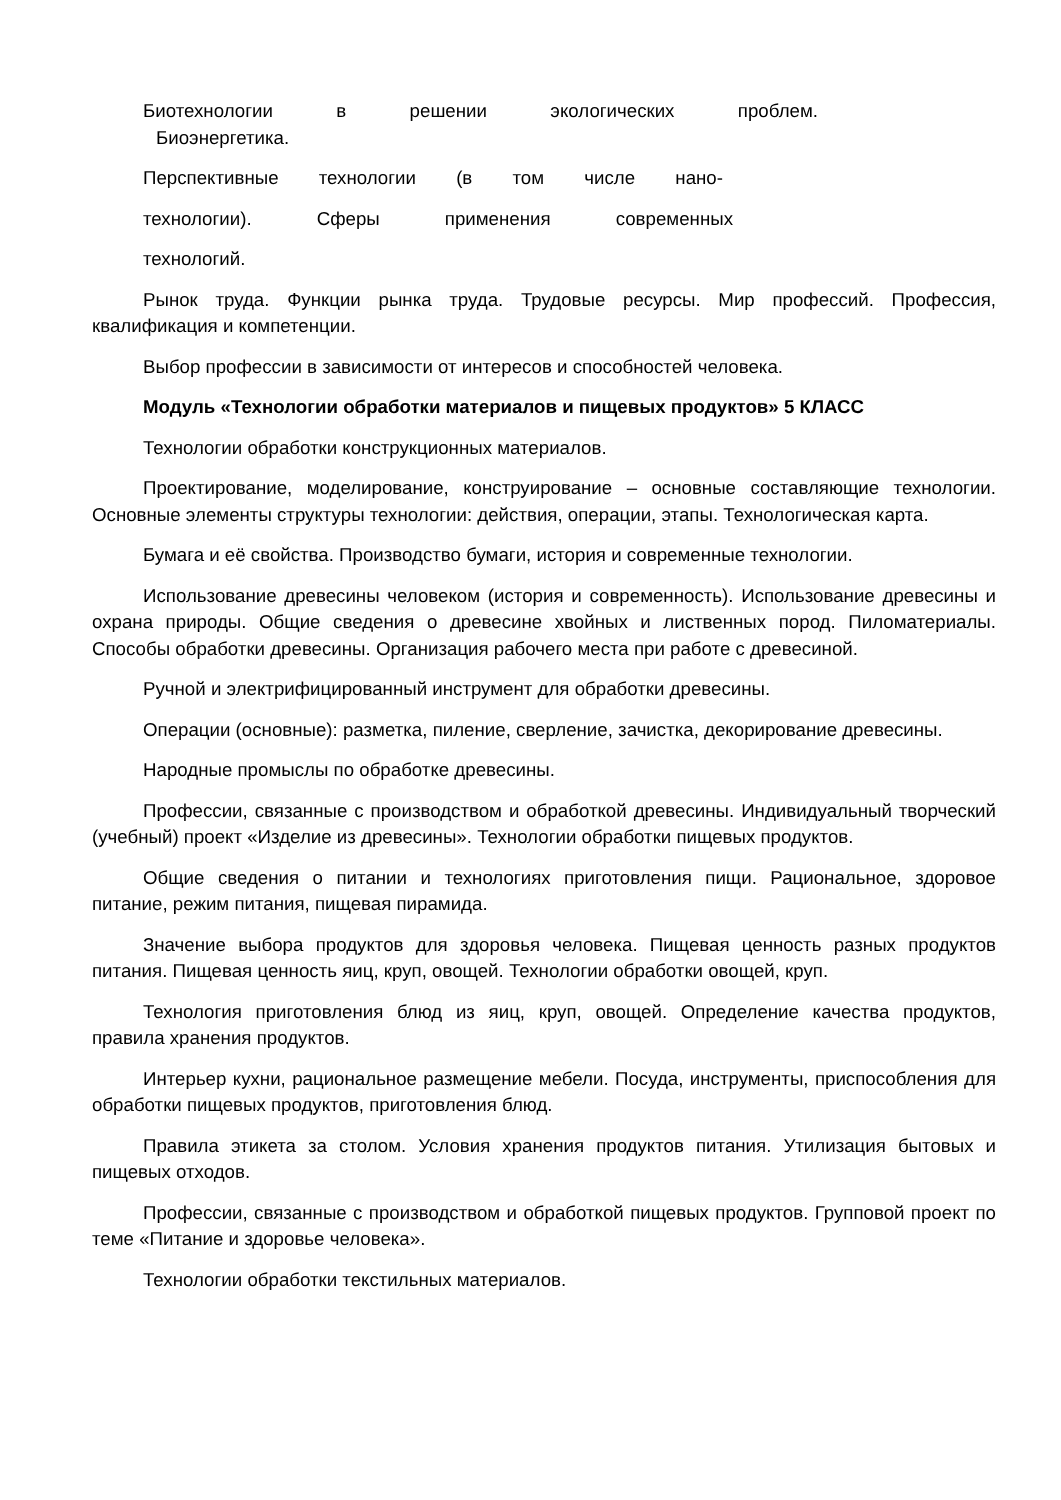Биотехнологии в решении экологических проблем.
Биоэнергетика.
Перспективные технологии (в том числе нано-
технологии). Сферы применения современных
технологий.
Рынок труда. Функции рынка труда. Трудовые ресурсы. Мир профессий. Профессия, квалификация и компетенции.
Выбор профессии в зависимости от интересов и способностей человека.
Модуль «Технологии обработки материалов и пищевых продуктов» 5 КЛАСС
Технологии обработки конструкционных материалов.
Проектирование, моделирование, конструирование – основные составляющие технологии. Основные элементы структуры технологии: действия, операции, этапы. Технологическая карта.
Бумага и её свойства. Производство бумаги, история и современные технологии.
Использование древесины человеком (история и современность). Использование древесины и охрана природы. Общие сведения о древесине хвойных и лиственных пород. Пиломатериалы. Способы обработки древесины. Организация рабочего места при работе с древесиной.
Ручной и электрифицированный инструмент для обработки древесины.
Операции (основные): разметка, пиление, сверление, зачистка, декорирование древесины.
Народные промыслы по обработке древесины.
Профессии, связанные с производством и обработкой древесины. Индивидуальный творческий (учебный) проект «Изделие из древесины». Технологии обработки пищевых продуктов.
Общие сведения о питании и технологиях приготовления пищи. Рациональное, здоровое питание, режим питания, пищевая пирамида.
Значение выбора продуктов для здоровья человека. Пищевая ценность разных продуктов питания. Пищевая ценность яиц, круп, овощей. Технологии обработки овощей, круп.
Технология приготовления блюд из яиц, круп, овощей. Определение качества продуктов, правила хранения продуктов.
Интерьер кухни, рациональное размещение мебели. Посуда, инструменты, приспособления для обработки пищевых продуктов, приготовления блюд.
Правила этикета за столом. Условия хранения продуктов питания. Утилизация бытовых и пищевых отходов.
Профессии, связанные с производством и обработкой пищевых продуктов. Групповой проект по теме «Питание и здоровье человека».
Технологии обработки текстильных материалов.